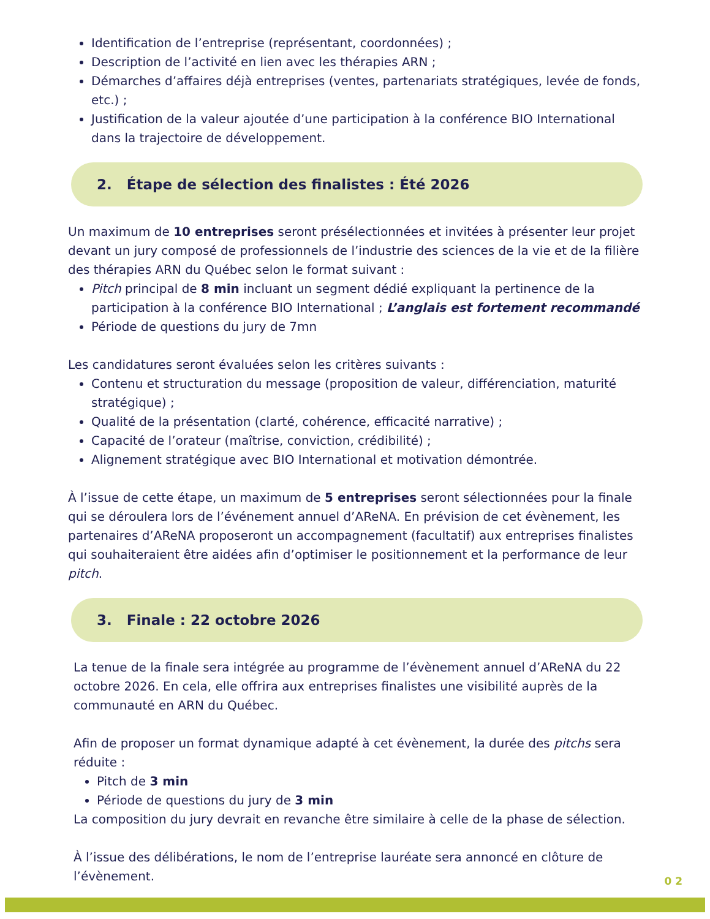Identification de l’entreprise (représentant, coordonnées) ;
Description de l’activité en lien avec les thérapies ARN ;
Démarches d’affaires déjà entreprises (ventes, partenariats stratégiques, levée de fonds, etc.) ;
Justification de la valeur ajoutée d’une participation à la conférence BIO International dans la trajectoire de développement.
2. Étape de sélection des finalistes : Été 2026
Un maximum de 10 entreprises seront présélectionnées et invitées à présenter leur projet devant un jury composé de professionnels de l’industrie des sciences de la vie et de la filière des thérapies ARN du Québec selon le format suivant :
Pitch principal de 8 min incluant un segment dédié expliquant la pertinence de la participation à la conférence BIO International ; L’anglais est fortement recommandé
Période de questions du jury de 7mn
Les candidatures seront évaluées selon les critères suivants :
Contenu et structuration du message (proposition de valeur, différenciation, maturité stratégique) ;
Qualité de la présentation (clarté, cohérence, efficacité narrative) ;
Capacité de l’orateur (maîtrise, conviction, crédibilité) ;
Alignement stratégique avec BIO International et motivation démontrée.
À l’issue de cette étape, un maximum de 5 entreprises seront sélectionnées pour la finale qui se déroulera lors de l’événement annuel d’AReNA. En prévision de cet évènement, les partenaires d’AReNA proposeront un accompagnement (facultatif) aux entreprises finalistes qui souhaiteraient être aidées afin d’optimiser le positionnement et la performance de leur pitch.
3. Finale : 22 octobre 2026
La tenue de la finale sera intégrée au programme de l’évènement annuel d’AReNA du 22 octobre 2026. En cela, elle offrira aux entreprises finalistes une visibilité auprès de la communauté en ARN du Québec.
Afin de proposer un format dynamique adapté à cet évènement, la durée des pitchs sera réduite :
Pitch de 3 min
Période de questions du jury de 3 min
La composition du jury devrait en revanche être similaire à celle de la phase de sélection.
À l’issue des délibérations, le nom de l’entreprise lauréate sera annoncé en clôture de l’évènement.
0 2